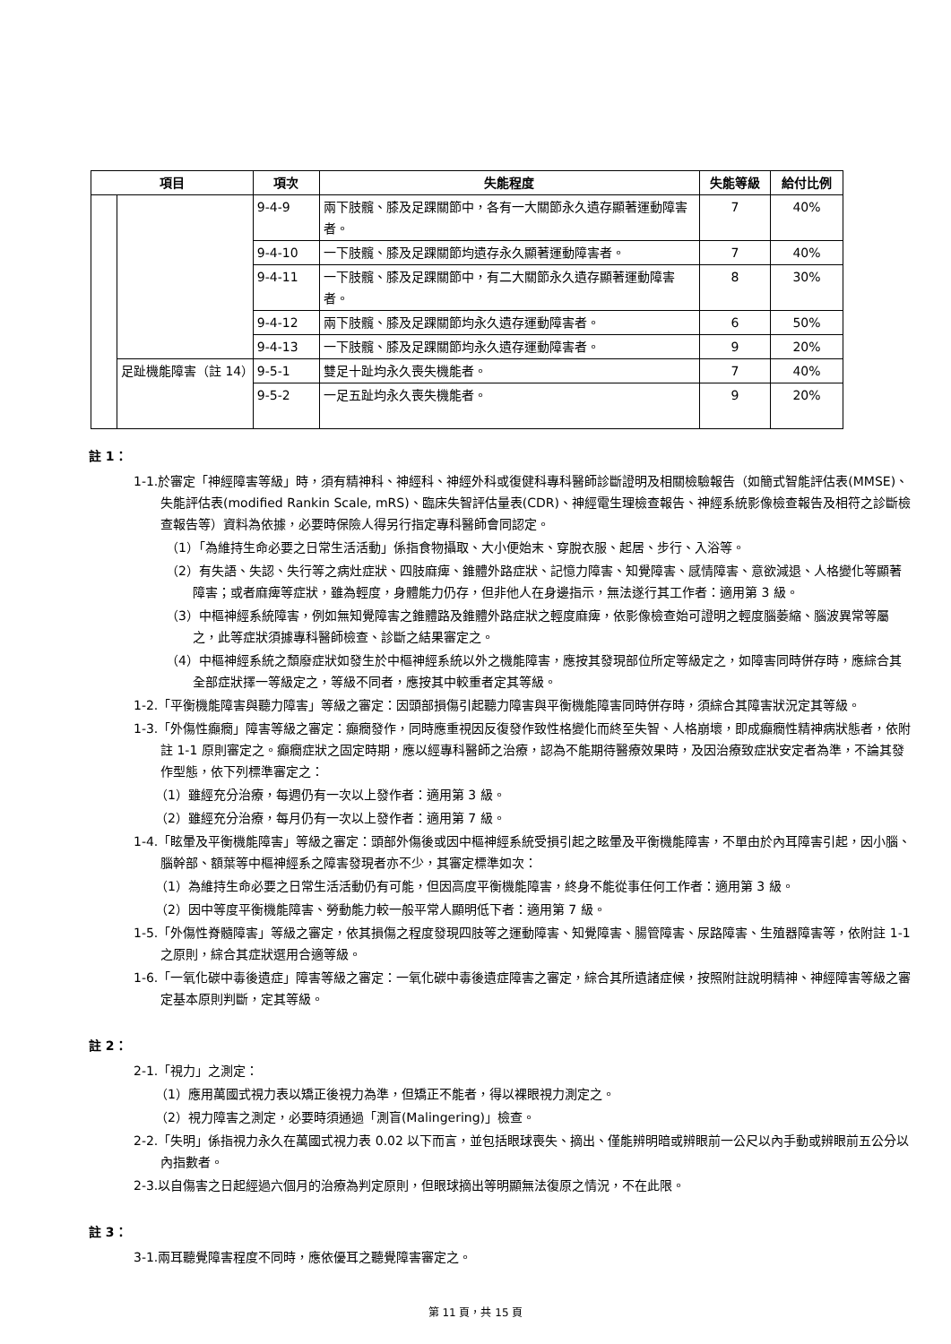| 項目 | | 項次 | 失能程度 | 失能等級 | 給付比例 |
| --- | --- | --- | --- | --- | --- |
| | | 9-4-9 | 兩下肢髖、膝及足踝關節中，各有一大關節永久遺存顯著運動障害者。 | 7 | 40% |
| | | 9-4-10 | 一下肢髖、膝及足踝關節均遺存永久顯著運動障害者。 | 7 | 40% |
| | | 9-4-11 | 一下肢髖、膝及足踝關節中，有二大關節永久遺存顯著運動障害者。 | 8 | 30% |
| | | 9-4-12 | 兩下肢髖、膝及足踝關節均永久遺存運動障害者。 | 6 | 50% |
| | | 9-4-13 | 一下肢髖、膝及足踝關節均永久遺存運動障害者。 | 9 | 20% |
| | 足趾機能障害（註 14） | 9-5-1 | 雙足十趾均永久喪失機能者。 | 7 | 40% |
| | | 9-5-2 | 一足五趾均永久喪失機能者。 | 9 | 20% |
註 1：
1-1.於審定「神經障害等級」時，須有精神科、神經科、神經外科或復健科專科醫師診斷證明及相關檢驗報告（如簡式智能評估表(MMSE)、失能評估表(modified Rankin Scale, mRS)、臨床失智評估量表(CDR)、神經電生理檢查報告、神經系統影像檢查報告及相符之診斷檢查報告等）資料為依據，必要時保險人得另行指定專科醫師會同認定。
（1）「為維持生命必要之日常生活活動」係指食物攝取、大小便始末、穿脫衣服、起居、步行、入浴等。
（2）有失語、失認、失行等之病灶症狀、四肢麻痺、錐體外路症狀、記憶力障害、知覺障害、感情障害、意欲減退、人格變化等顯著障害；或者麻痺等症狀，雖為輕度，身體能力仍存，但非他人在身邊指示，無法遂行其工作者：適用第 3 級。
（3）中樞神經系統障害，例如無知覺障害之錐體路及錐體外路症狀之輕度麻痺，依影像檢查始可證明之輕度腦萎縮、腦波異常等屬之，此等症狀須據專科醫師檢查、診斷之結果審定之。
（4）中樞神經系統之頹廢症狀如發生於中樞神經系統以外之機能障害，應按其發現部位所定等級定之，如障害同時併存時，應綜合其全部症狀擇一等級定之，等級不同者，應按其中較重者定其等級。
1-2.「平衡機能障害與聽力障害」等級之審定：因頭部損傷引起聽力障害與平衡機能障害同時併存時，須綜合其障害狀況定其等級。
1-3.「外傷性癲癇」障害等級之審定：癲癇發作，同時應重視因反復發作致性格變化而終至失智、人格崩壞，即成癲癇性精神病狀態者，依附註 1-1 原則審定之。癲癇症狀之固定時期，應以經專科醫師之治療，認為不能期待醫療效果時，及因治療致症狀安定者為準，不論其發作型態，依下列標準審定之：
（1）雖經充分治療，每週仍有一次以上發作者：適用第 3 級。
（2）雖經充分治療，每月仍有一次以上發作者：適用第 7 級。
1-4.「眩暈及平衡機能障害」等級之審定：頭部外傷後或因中樞神經系統受損引起之眩暈及平衡機能障害，不單由於內耳障害引起，因小腦、腦幹部、額葉等中樞神經系之障害發現者亦不少，其審定標準如次：
（1）為維持生命必要之日常生活活動仍有可能，但因高度平衡機能障害，終身不能從事任何工作者：適用第 3 級。
（2）因中等度平衡機能障害、勞動能力較一般平常人顯明低下者：適用第 7 級。
1-5.「外傷性脊髓障害」等級之審定，依其損傷之程度發現四肢等之運動障害、知覺障害、腸管障害、尿路障害、生殖器障害等，依附註 1-1 之原則，綜合其症狀選用合適等級。
1-6.「一氧化碳中毒後遺症」障害等級之審定：一氧化碳中毒後遺症障害之審定，綜合其所遺諸症候，按照附註說明精神、神經障害等級之審定基本原則判斷，定其等級。
註 2：
2-1.「視力」之測定：
（1）應用萬國式視力表以矯正後視力為準，但矯正不能者，得以裸眼視力測定之。
（2）視力障害之測定，必要時須通過「測盲(Malingering)」檢查。
2-2.「失明」係指視力永久在萬國式視力表 0.02 以下而言，並包括眼球喪失、摘出、僅能辨明暗或辨眼前一公尺以內手動或辨眼前五公分以內指數者。
2-3.以自傷害之日起經過六個月的治療為判定原則，但眼球摘出等明顯無法復原之情況，不在此限。
註 3：
3-1.兩耳聽覺障害程度不同時，應依優耳之聽覺障害審定之。
第 11 頁，共 15 頁